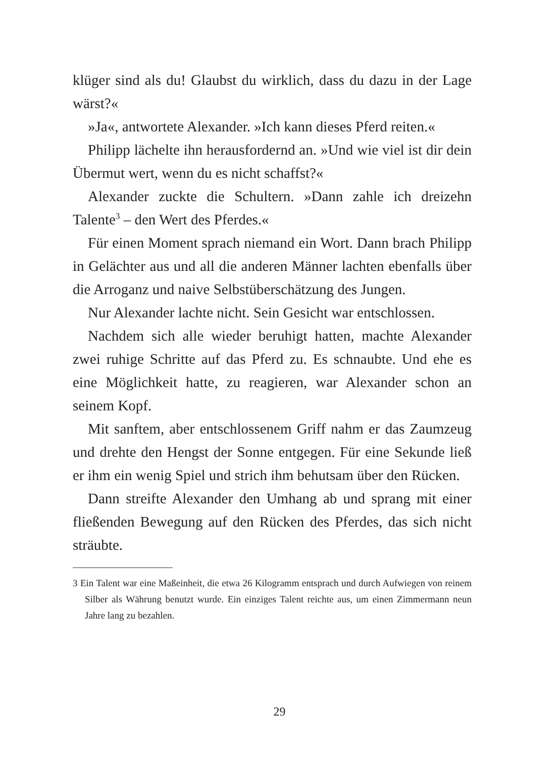klüger sind als du! Glaubst du wirklich, dass du dazu in der Lage wärst?«
»Ja«, antwortete Alexander. »Ich kann dieses Pferd reiten.«
Philipp lächelte ihn herausfordernd an. »Und wie viel ist dir dein Übermut wert, wenn du es nicht schaffst?«
Alexander zuckte die Schultern. »Dann zahle ich dreizehn Talente<sup>3</sup> – den Wert des Pferdes.«
Für einen Moment sprach niemand ein Wort. Dann brach Philipp in Gelächter aus und all die anderen Männer lachten ebenfalls über die Arroganz und naive Selbstüberschätzung des Jungen.
Nur Alexander lachte nicht. Sein Gesicht war entschlossen.
Nachdem sich alle wieder beruhigt hatten, machte Alexander zwei ruhige Schritte auf das Pferd zu. Es schnaubte. Und ehe es eine Möglichkeit hatte, zu reagieren, war Alexander schon an seinem Kopf.
Mit sanftem, aber entschlossenem Griff nahm er das Zaumzeug und drehte den Hengst der Sonne entgegen. Für eine Sekunde ließ er ihm ein wenig Spiel und strich ihm behutsam über den Rücken.
Dann streifte Alexander den Umhang ab und sprang mit einer fließenden Bewegung auf den Rücken des Pferdes, das sich nicht sträubte.
3 Ein Talent war eine Maßeinheit, die etwa 26 Kilogramm entsprach und durch Aufwiegen von reinem Silber als Währung benutzt wurde. Ein einziges Talent reichte aus, um einen Zimmermann neun Jahre lang zu bezahlen.
29